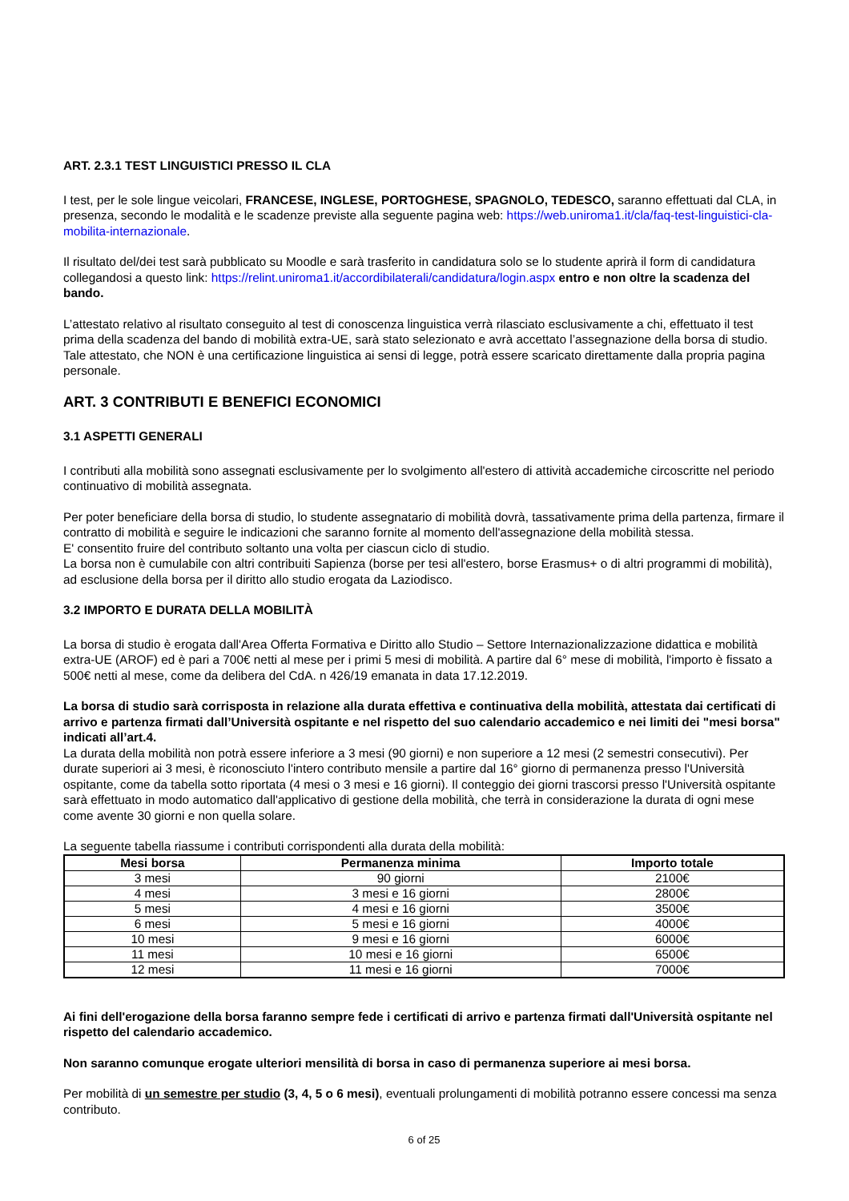ART. 2.3.1 TEST LINGUISTICI PRESSO IL CLA
I test, per le sole lingue veicolari, FRANCESE, INGLESE, PORTOGHESE, SPAGNOLO, TEDESCO, saranno effettuati dal CLA, in presenza, secondo le modalità e le scadenze previste alla seguente pagina web: https://web.uniroma1.it/cla/faq-test-linguistici-cla-mobilita-internazionale.
Il risultato del/dei test sarà pubblicato su Moodle e sarà trasferito in candidatura solo se lo studente aprirà il form di candidatura collegandosi a questo link: https://relint.uniroma1.it/accordibilaterali/candidatura/login.aspx entro e non oltre la scadenza del bando.
L’attestato relativo al risultato conseguito al test di conoscenza linguistica verrà rilasciato esclusivamente a chi, effettuato il test prima della scadenza del bando di mobilità extra-UE, sarà stato selezionato e avrà accettato l’assegnazione della borsa di studio.
Tale attestato, che NON è una certificazione linguistica ai sensi di legge, potrà essere scaricato direttamente dalla propria pagina personale.
ART. 3 CONTRIBUTI E BENEFICI ECONOMICI
3.1 ASPETTI GENERALI
I contributi alla mobilità sono assegnati esclusivamente per lo svolgimento all'estero di attività accademiche circoscritte nel periodo continuativo di mobilità assegnata.
Per poter beneficiare della borsa di studio, lo studente assegnatario di mobilità dovrà, tassativamente prima della partenza, firmare il contratto di mobilità e seguire le indicazioni che saranno fornite al momento dell'assegnazione della mobilità stessa.
E' consentito fruire del contributo soltanto una volta per ciascun ciclo di studio.
La borsa non è cumulabile con altri contribuiti Sapienza (borse per tesi all'estero, borse Erasmus+ o di altri programmi di mobilità), ad esclusione della borsa per il diritto allo studio erogata da Laziodisco.
3.2 IMPORTO E DURATA DELLA MOBILITÀ
La borsa di studio è erogata dall'Area Offerta Formativa e Diritto allo Studio – Settore Internazionalizzazione didattica e mobilità extra-UE (AROF) ed è pari a 700€ netti al mese per i primi 5 mesi di mobilità. A partire dal 6° mese di mobilità, l'importo è fissato a 500€ netti al mese, come da delibera del CdA. n 426/19 emanata in data 17.12.2019.
La borsa di studio sarà corrisposta in relazione alla durata effettiva e continuativa della mobilità, attestata dai certificati di arrivo e partenza firmati dall’Università ospitante e nel rispetto del suo calendario accademico e nei limiti dei "mesi borsa" indicati all’art.4.
La durata della mobilità non potrà essere inferiore a 3 mesi (90 giorni) e non superiore a 12 mesi (2 semestri consecutivi). Per durate superiori ai 3 mesi, è riconosciuto l'intero contributo mensile a partire dal 16° giorno di permanenza presso l'Università ospitante, come da tabella sotto riportata (4 mesi o 3 mesi e 16 giorni). Il conteggio dei giorni trascorsi presso l'Università ospitante sarà effettuato in modo automatico dall'applicativo di gestione della mobilità, che terrà in considerazione la durata di ogni mese come avente 30 giorni e non quella solare.
La seguente tabella riassume i contributi corrispondenti alla durata della mobilità:
| Mesi borsa | Permanenza minima | Importo totale |
| --- | --- | --- |
| 3 mesi | 90 giorni | 2100€ |
| 4 mesi | 3 mesi e 16 giorni | 2800€ |
| 5 mesi | 4 mesi e 16 giorni | 3500€ |
| 6 mesi | 5 mesi e 16 giorni | 4000€ |
| 10 mesi | 9 mesi e 16 giorni | 6000€ |
| 11 mesi | 10 mesi e 16 giorni | 6500€ |
| 12 mesi | 11 mesi e 16 giorni | 7000€ |
Ai fini dell'erogazione della borsa faranno sempre fede i certificati di arrivo e partenza firmati dall'Università ospitante nel rispetto del calendario accademico.
Non saranno comunque erogate ulteriori mensilità di borsa in caso di permanenza superiore ai mesi borsa.
Per mobilità di un semestre per studio (3, 4, 5 o 6 mesi), eventuali prolungamenti di mobilità potranno essere concessi ma senza contributo.
6 of 25